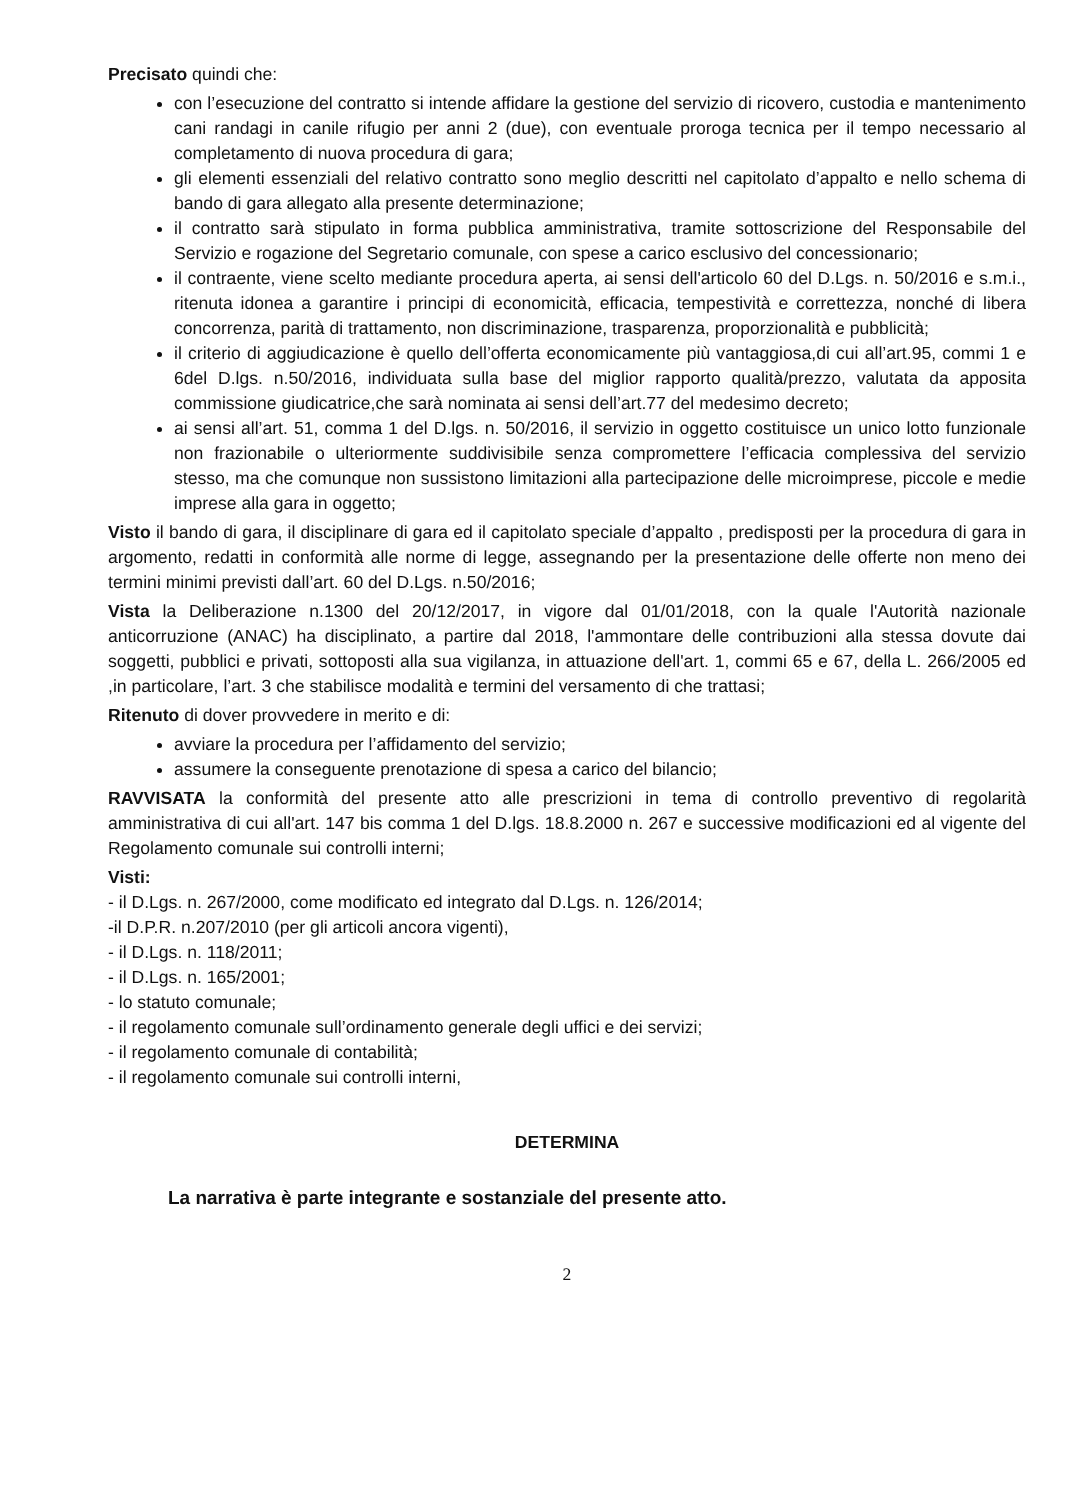Precisato quindi che:
con l’esecuzione del contratto si intende affidare la gestione del servizio di ricovero, custodia e mantenimento cani randagi in canile rifugio per anni 2 (due), con eventuale proroga tecnica per il tempo necessario al completamento di nuova procedura di gara;
gli elementi essenziali del relativo contratto sono meglio descritti nel capitolato d’appalto e nello schema di bando di gara allegato alla presente determinazione;
il contratto sarà stipulato in forma pubblica amministrativa, tramite sottoscrizione del Responsabile del Servizio e rogazione del Segretario comunale, con spese a carico esclusivo del concessionario;
il contraente, viene scelto mediante procedura aperta, ai sensi dell'articolo 60 del D.Lgs. n. 50/2016 e s.m.i., ritenuta idonea a garantire i principi di economicità, efficacia, tempestività e correttezza, nonché di libera concorrenza, parità di trattamento, non discriminazione, trasparenza, proporzionalità e pubblicità;
il criterio di aggiudicazione è quello dell’offerta economicamente più vantaggiosa,di cui all’art.95, commi 1 e 6del D.lgs. n.50/2016, individuata sulla base del miglior rapporto qualità/prezzo, valutata da apposita commissione giudicatrice,che sarà nominata ai sensi dell’art.77 del medesimo decreto;
ai sensi all’art. 51, comma 1 del D.lgs. n. 50/2016, il servizio in oggetto costituisce un unico lotto funzionale non frazionabile o ulteriormente suddivisibile senza compromettere l’efficacia complessiva del servizio stesso, ma che comunque non sussistono limitazioni alla partecipazione delle microimprese, piccole e medie imprese alla gara in oggetto;
Visto il bando di gara, il disciplinare di gara ed il capitolato speciale d’appalto , predisposti per la procedura di gara in argomento, redatti in conformità alle norme di legge, assegnando per la presentazione delle offerte non meno dei termini minimi previsti dall’art. 60 del D.Lgs. n.50/2016;
Vista la Deliberazione n.1300 del 20/12/2017, in vigore dal 01/01/2018, con la quale l'Autorità nazionale anticorruzione (ANAC) ha disciplinato, a partire dal 2018, l'ammontare delle contribuzioni alla stessa dovute dai soggetti, pubblici e privati, sottoposti alla sua vigilanza, in attuazione dell'art. 1, commi 65 e 67, della L. 266/2005 ed ,in particolare, l’art. 3 che stabilisce modalità e termini del versamento di che trattasi;
Ritenuto di dover provvedere in merito e di:
avviare la procedura per l’affidamento del servizio;
assumere la conseguente prenotazione di spesa a carico del bilancio;
RAVVISATA la conformità del presente atto alle prescrizioni in tema di controllo preventivo di regolarità amministrativa di cui all'art. 147 bis comma 1 del D.lgs. 18.8.2000 n. 267 e successive modificazioni ed al vigente del Regolamento comunale sui controlli interni;
Visti:
- il D.Lgs. n. 267/2000, come modificato ed integrato dal D.Lgs. n. 126/2014;
-il D.P.R. n.207/2010 (per gli articoli ancora vigenti),
- il D.Lgs. n. 118/2011;
- il D.Lgs. n. 165/2001;
- lo statuto comunale;
- il regolamento comunale sull’ordinamento generale degli uffici e dei servizi;
- il regolamento comunale di contabilità;
- il regolamento comunale sui controlli interni,
DETERMINA
La narrativa è parte integrante e sostanziale del presente atto.
2